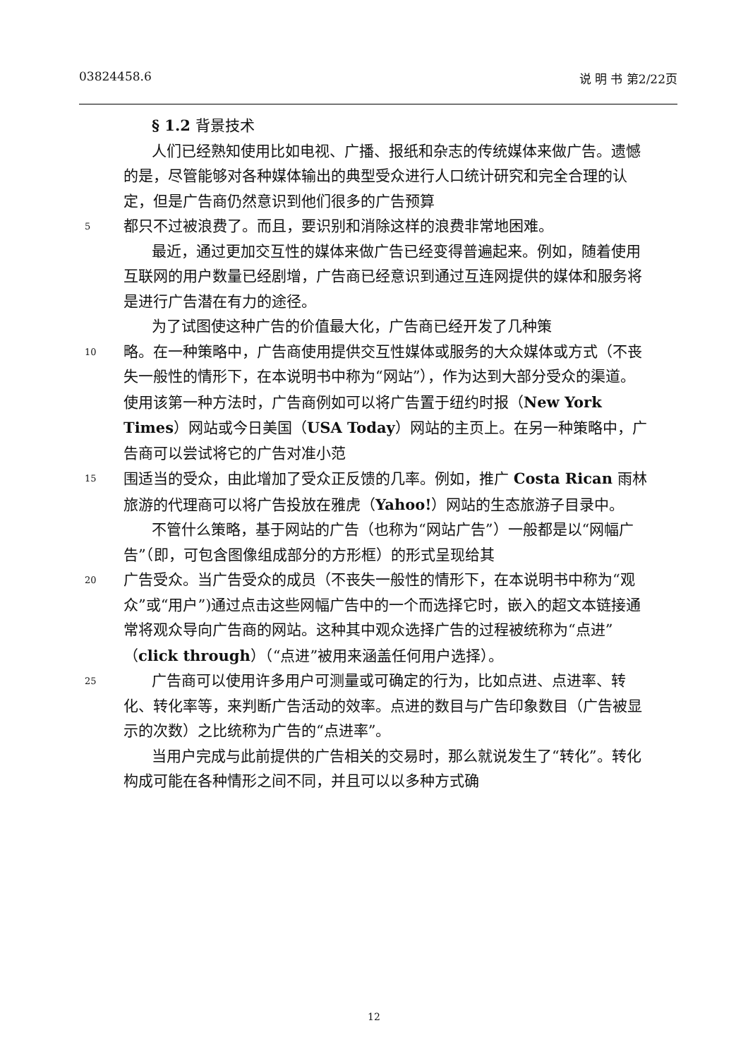03824458.6 说 明 书 第2/22页
§ 1.2 背景技术
人们已经熟知使用比如电视、广播、报纸和杂志的传统媒体来做广告。遗憾的是，尽管能够对各种媒体输出的典型受众进行人口统计研究和完全合理的认定，但是广告商仍然意识到他们很多的广告预算
5 都只不过被浪费了。而且，要识别和消除这样的浪费非常地困难。
最近，通过更加交互性的媒体来做广告已经变得普遍起来。例如，随着使用互联网的用户数量已经剧增，广告商已经意识到通过互连网提供的媒体和服务将是进行广告潜在有力的途径。
为了试图使这种广告的价值最大化，广告商已经开发了几种策
10 略。在一种策略中，广告商使用提供交互性媒体或服务的大众媒体或方式（不丧失一般性的情形下，在本说明书中称为“网站”），作为达到大部分受众的渠道。使用该第一种方法时，广告商例如可以将广告置于纽约时报（New York Times）网站或今日美国（USA Today）网站的主页上。在另一种策略中，广告商可以尝试将它的广告对准小范
15 围适当的受众，由此增加了受众正反馈的几率。例如，推广 Costa Rican 雨林旅游的代理商可以将广告投放在雅虎（Yahoo!）网站的生态旅游子目录中。
不管什么策略，基于网站的广告（也称为“网站广告”）一般都是以“网幅广告”（即，可包含图像组成部分的方形框）的形式呈现给其
20 广告受众。当广告受众的成员（不丧失一般性的情形下，在本说明书中称为“观众”或“用户”)通过点击这些网幅广告中的一个而选择它时，嵌入的超文本链接通常将观众导向广告商的网站。这种其中观众选择广告的过程被统称为“点进”（click through）（“点进”被用来涵盖任何用户选择）。
25 广告商可以使用许多用户可测量或可确定的行为，比如点进、点进率、转化、转化率等，来判断广告活动的效率。点进的数目与广告印象数目（广告被显示的次数）之比统称为广告的“点进率”。
当用户完成与此前提供的广告相关的交易时，那么就说发生了“转化”。转化构成可能在各种情形之间不同，并且可以以多种方式确
12